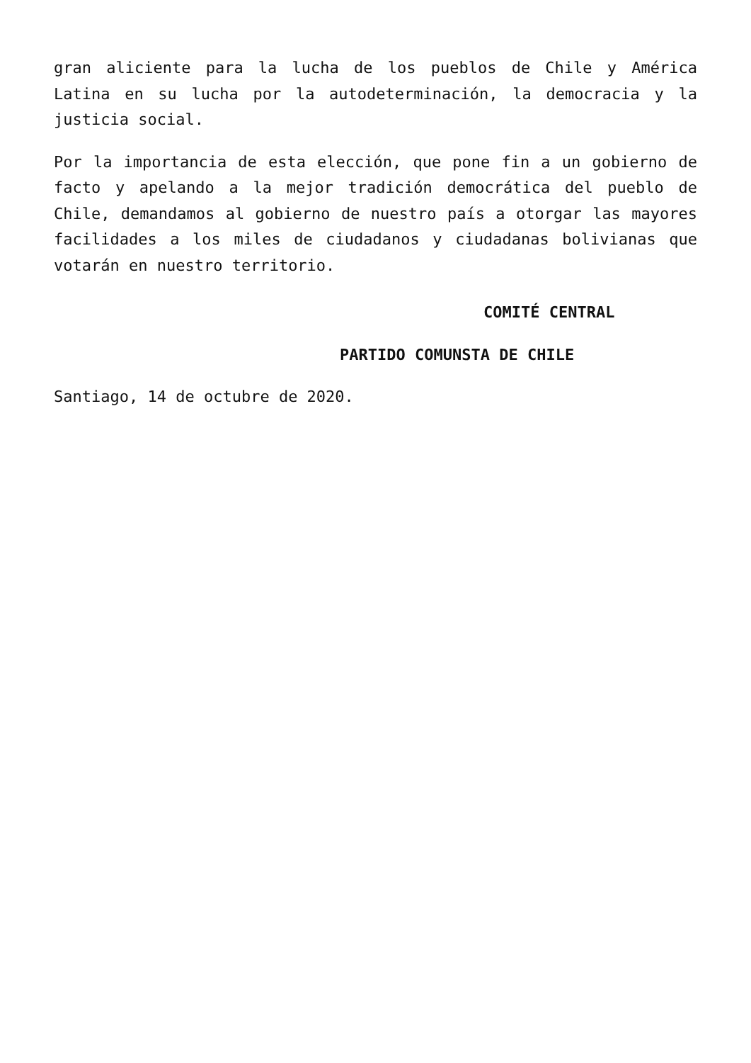gran aliciente para la lucha de los pueblos de Chile y América Latina en su lucha por la autodeterminación, la democracia y la justicia social.
Por la importancia de esta elección, que pone fin a un gobierno de facto y apelando a la mejor tradición democrática del pueblo de Chile, demandamos al gobierno de nuestro país a otorgar las mayores facilidades a los miles de ciudadanos y ciudadanas bolivianas que votarán en nuestro territorio.
COMITÉ CENTRAL
PARTIDO COMUNSTA DE CHILE
Santiago, 14 de octubre de 2020.